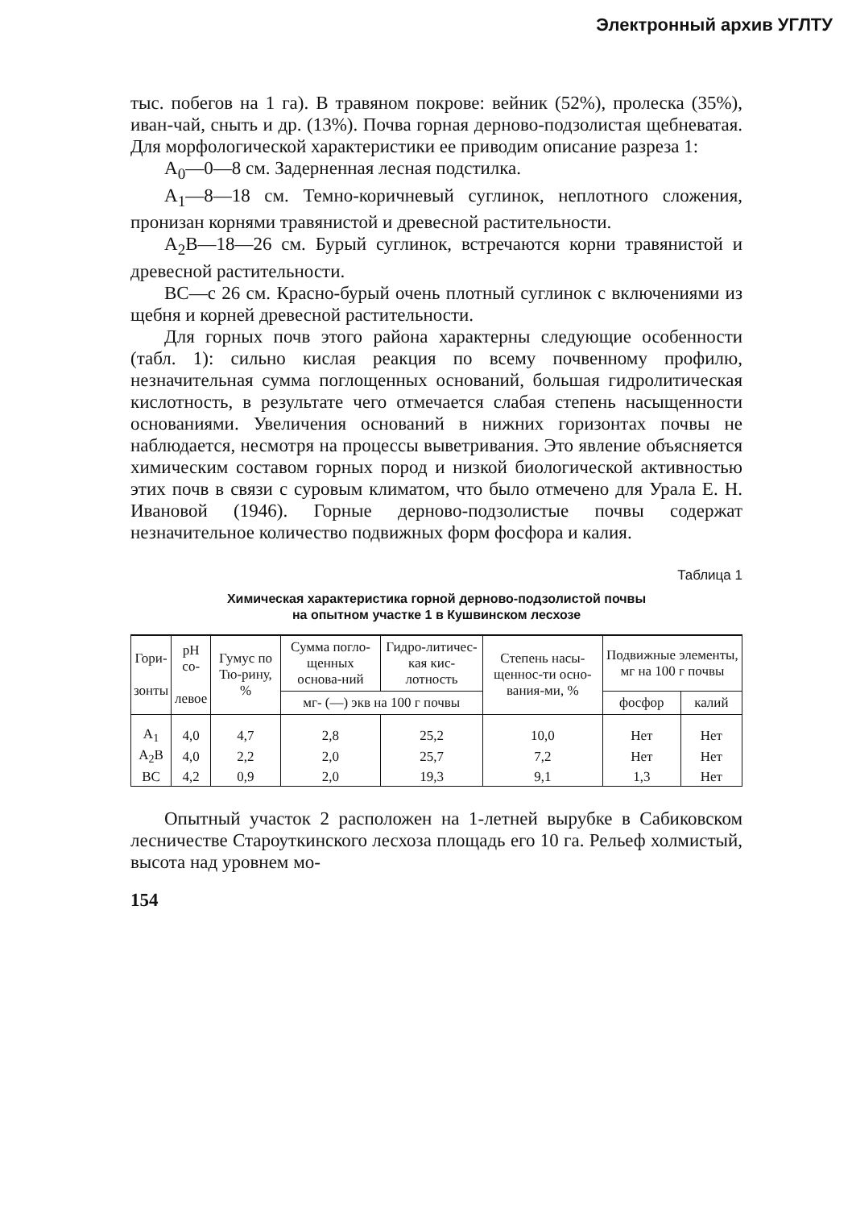Электронный архив УГЛТУ
тыс. побегов на 1 га). В травяном покрове: вейник (52%), пролеска (35%), иван-чай, сныть и др. (13%). Почва горная дерново-подзолистая щебневатая. Для морфологической характеристики ее приводим описание разреза 1:
A<sub>0</sub>—0—8 см. Задерненная лесная подстилка.
A<sub>1</sub>—8—18 см. Темно-коричневый суглинок, неплотного сложения, пронизан корнями травянистой и древесной растительности.
A<sub>2</sub>B—18—26 см. Бурый суглинок, встречаются корни травянистой и древесной растительности.
BC—с 26 см. Красно-бурый очень плотный суглинок с включениями из щебня и корней древесной растительности.
Для горных почв этого района характерны следующие особенности (табл. 1): сильно кислая реакция по всему почвенному профилю, незначительная сумма поглощенных оснований, большая гидролитическая кислотность, в результате чего отмечается слабая степень насыщенности основаниями. Увеличения оснований в нижних горизонтах почвы не наблюдается, несмотря на процессы выветривания. Это явление объясняется химическим составом горных пород и низкой биологической активностью этих почв в связи с суровым климатом, что было отмечено для Урала Е. Н. Ивановой (1946). Горные дерново-подзолистые почвы содержат незначительное количество подвижных форм фосфора и калия.
Таблица 1
Химическая характеристика горной дерново-подзолистой почвы
на опытном участке 1 в Кушвинском лесхозе
| Гори- зонты | pH со- левое | Гумус по Тю-рину, % | Сумма погло-щенных основа-ний | Гидро-литичес-кая кис-лотность | Степень насы-щеннос-ти осно-вания-ми, % | Подвижные элементы, мг на 100 г почвы | |
| --- | --- | --- | --- | --- | --- | --- | --- |
| | | | мг- (—) экв на 100 г почвы | | | фосфор | калий |
| A<sub>1</sub> | 4,0 | 4,7 | 2,8 | 25,2 | 10,0 | Нет | Нет |
| A<sub>2</sub>B | 4,0 | 2,2 | 2,0 | 25,7 | 7,2 | Нет | Нет |
| BC | 4,2 | 0,9 | 2,0 | 19,3 | 9,1 | 1,3 | Нет |
Опытный участок 2 расположен на 1-летней вырубке в Сабиковском лесничестве Староуткинского лесхоза площадь его 10 га. Рельеф холмистый, высота над уровнем мо-
154